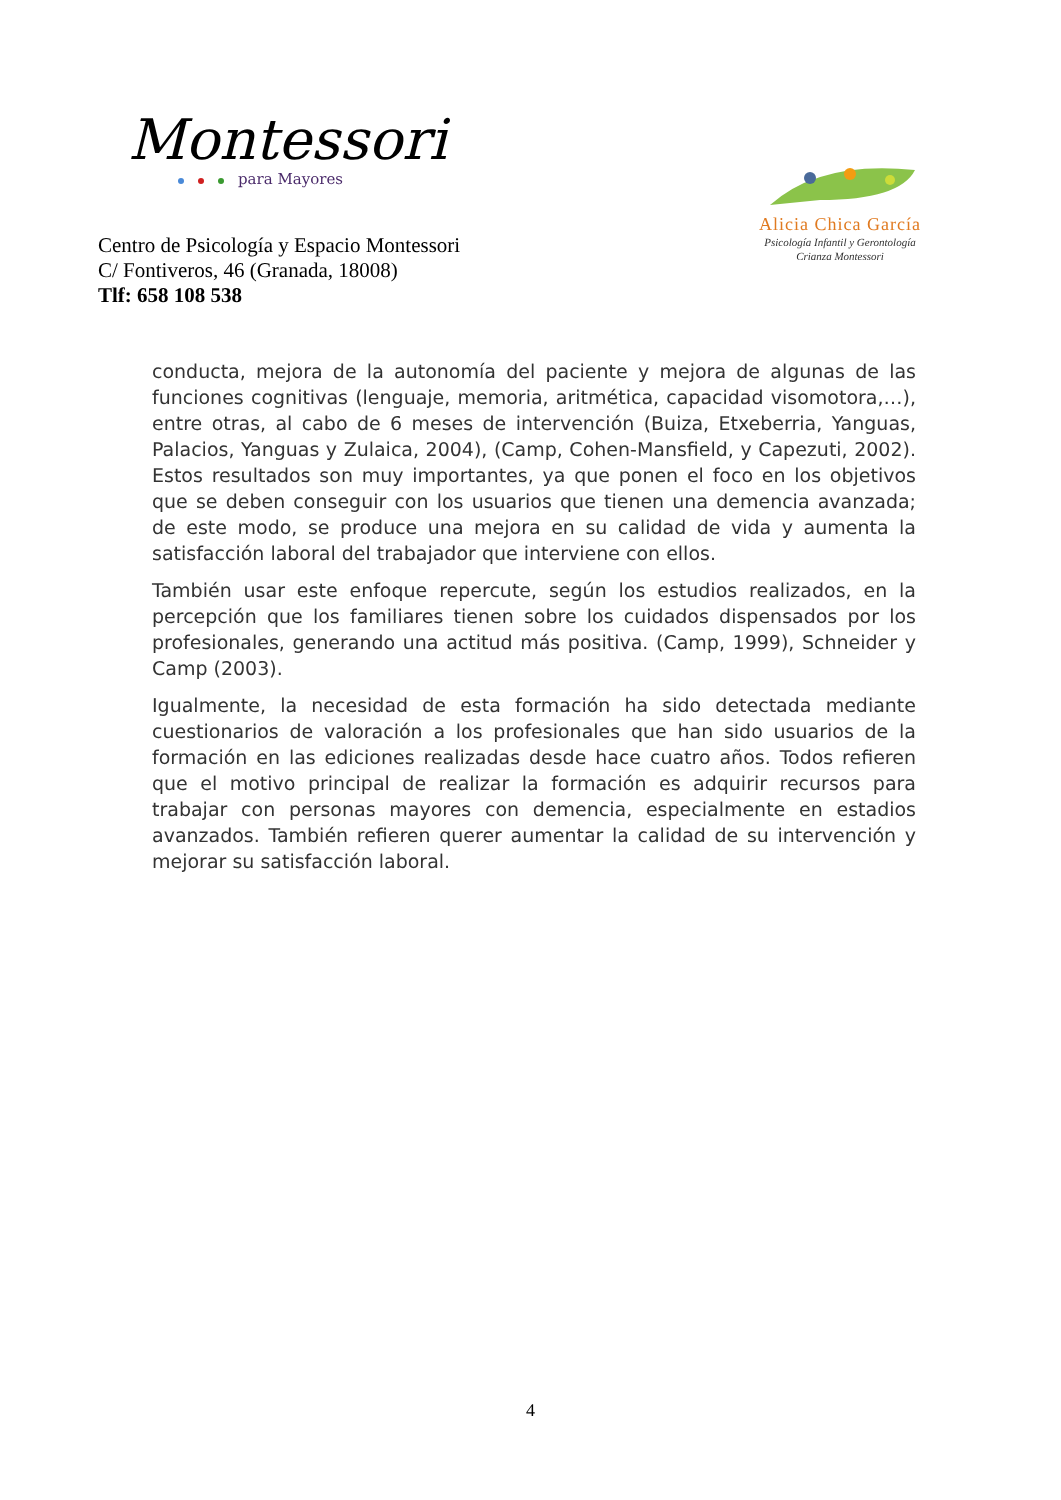Montessori
para Mayores
Alicia Chica García
Psicología Infantil y Gerontología
Crianza Montessori
Centro de Psicología y Espacio Montessori
C/ Fontiveros, 46 (Granada, 18008)
Tlf: 658 108 538
conducta, mejora de la autonomía del paciente y mejora de algunas de las funciones cognitivas (lenguaje, memoria, aritmética, capacidad visomotora,…), entre otras, al cabo de 6 meses de intervención (Buiza, Etxeberria, Yanguas, Palacios, Yanguas y Zulaica, 2004), (Camp, Cohen-Mansfield, y Capezuti, 2002). Estos resultados son muy importantes, ya que ponen el foco en los objetivos que se deben conseguir con los usuarios que tienen una demencia avanzada; de este modo, se produce una mejora en su calidad de vida y aumenta la satisfacción laboral del trabajador que interviene con ellos.
También usar este enfoque repercute, según los estudios realizados, en la percepción que los familiares tienen sobre los cuidados dispensados por los profesionales, generando una actitud más positiva. (Camp, 1999), Schneider y Camp (2003).
Igualmente, la necesidad de esta formación ha sido detectada mediante cuestionarios de valoración a los profesionales que han sido usuarios de la formación en las ediciones realizadas desde hace cuatro años. Todos refieren que el motivo principal de realizar la formación es adquirir recursos para trabajar con personas mayores con demencia, especialmente en estadios avanzados. También refieren querer aumentar la calidad de su intervención y mejorar su satisfacción laboral.
4